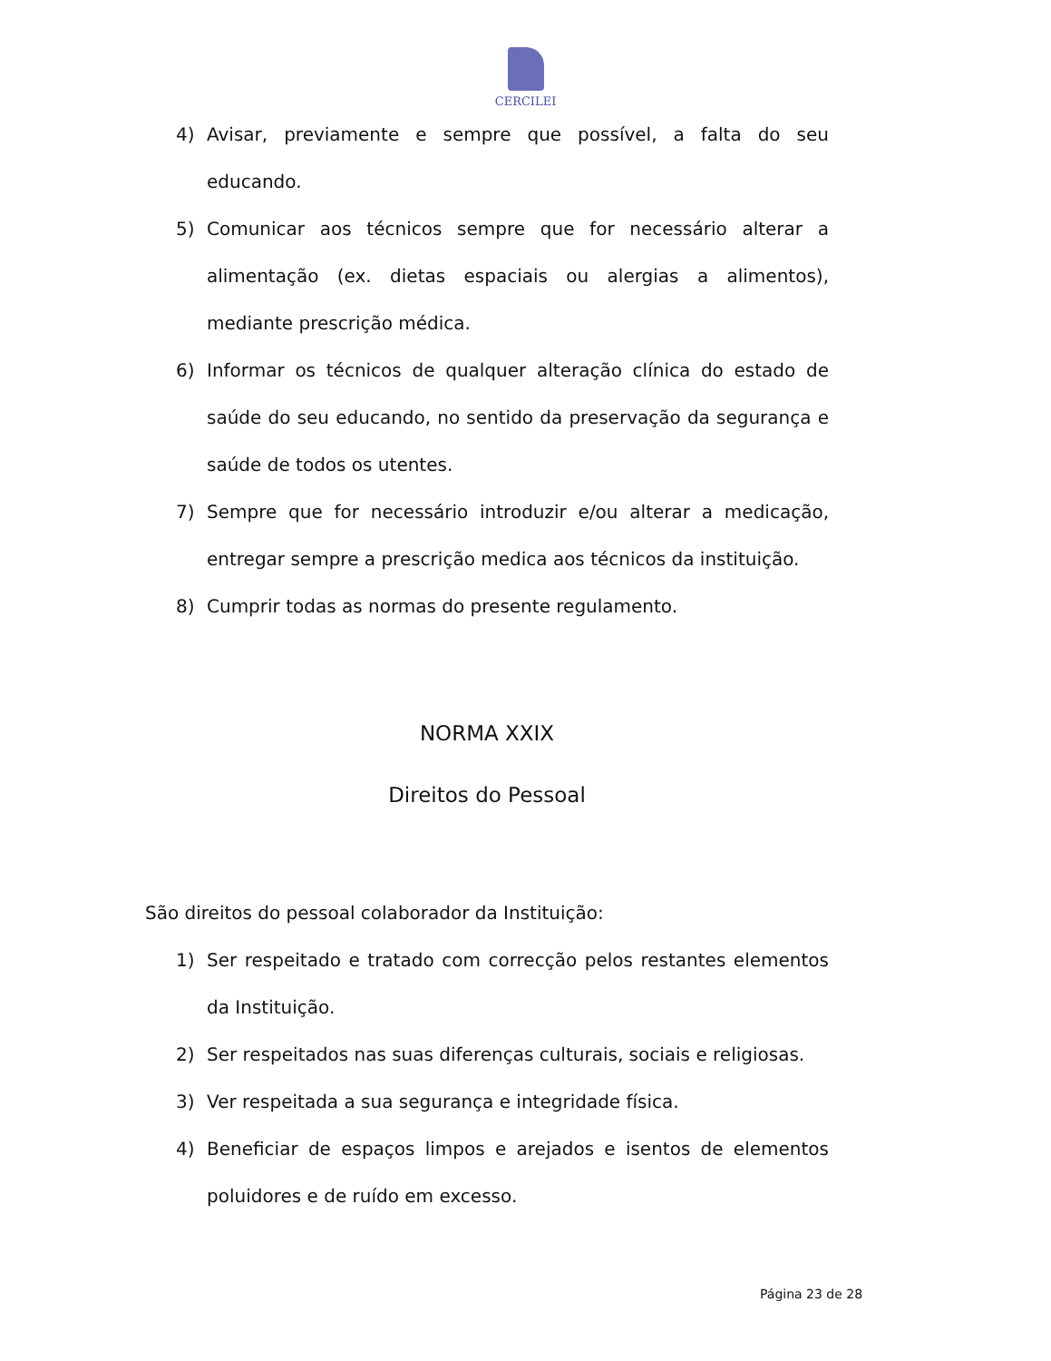CERCILEI
4) Avisar, previamente e sempre que possível, a falta do seu educando.
5) Comunicar aos técnicos sempre que for necessário alterar a alimentação (ex. dietas espaciais ou alergias a alimentos), mediante prescrição médica.
6) Informar os técnicos de qualquer alteração clínica do estado de saúde do seu educando, no sentido da preservação da segurança e saúde de todos os utentes.
7) Sempre que for necessário introduzir e/ou alterar a medicação, entregar sempre a prescrição medica aos técnicos da instituição.
8) Cumprir todas as normas do presente regulamento.
NORMA XXIX
Direitos do Pessoal
São direitos do pessoal colaborador da Instituição:
1) Ser respeitado e tratado com correcção pelos restantes elementos da Instituição.
2) Ser respeitados nas suas diferenças culturais, sociais e religiosas.
3) Ver respeitada a sua segurança e integridade física.
4) Beneficiar de espaços limpos e arejados e isentos de elementos poluidores e de ruído em excesso.
Página 23 de 28